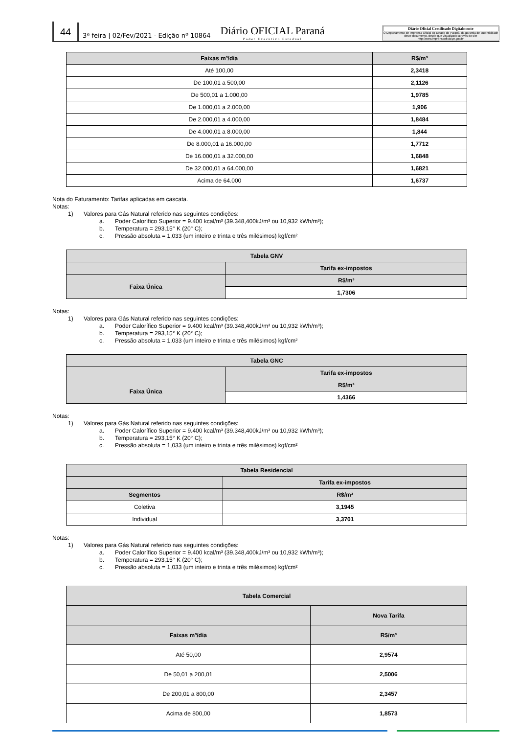44
3ª feira | 02/Fev/2021 - Edição nº 10864
Diário OFICIAL Paraná
Poder Executivo Estadual
Diário Oficial Certificado Digitalmente
O Departamento de Imprensa Oficial do Estado do Paraná, da garantia de autenticidade deste documento, desde que visualizado através do site http://www.imprensaoficial.pr.gov.br
| Faixas m³/dia | R$/m³ |
| --- | --- |
| Até 100,00 | 2,3418 |
| De 100,01 a 500,00 | 2,1126 |
| De 500,01 a 1.000,00 | 1,9785 |
| De 1.000,01 a 2.000,00 | 1,906 |
| De 2.000,01 a 4.000,00 | 1,8484 |
| De 4.000,01 a 8.000,00 | 1,844 |
| De 8.000,01 a 16.000,00 | 1,7712 |
| De 16.000,01 a 32.000,00 | 1,6848 |
| De 32.000,01 a 64.000,00 | 1,6821 |
| Acima de 64.000 | 1,6737 |
Nota do Faturamento: Tarifas aplicadas em cascata.
Notas:
1) Valores para Gás Natural referido nas seguintes condições:
a. Poder Calorífico Superior = 9.400 kcal/m³ (39.348,400kJ/m³ ou 10,932 kWh/m³);
b. Temperatura = 293,15° K (20° C);
c. Pressão absoluta = 1,033 (um inteiro e trinta e três milésimos) kgf/cm²
| Tabela GNV | |
| --- | --- |
| | Tarifa ex-impostos |
| Faixa Única | R$/m³ |
| | 1,7306 |
Notas:
1) Valores para Gás Natural referido nas seguintes condições:
a. Poder Calorífico Superior = 9.400 kcal/m³ (39.348,400kJ/m³ ou 10,932 kWh/m³);
b. Temperatura = 293,15° K (20° C);
c. Pressão absoluta = 1,033 (um inteiro e trinta e três milésimos) kgf/cm²
| Tabela GNC | |
| --- | --- |
| | Tarifa ex-impostos |
| Faixa Única | R$/m³ |
| | 1,4366 |
Notas:
1) Valores para Gás Natural referido nas seguintes condições:
a. Poder Calorífico Superior = 9.400 kcal/m³ (39.348,400kJ/m³ ou 10,932 kWh/m³);
b. Temperatura = 293,15° K (20° C);
c. Pressão absoluta = 1,033 (um inteiro e trinta e três milésimos) kgf/cm²
| Tabela Residencial | |
| --- | --- |
| | Tarifa ex-impostos |
| Segmentos | R$/m³ |
| Coletiva | 3,1945 |
| Individual | 3,3701 |
Notas:
1) Valores para Gás Natural referido nas seguintes condições:
a. Poder Calorífico Superior = 9.400 kcal/m³ (39.348,400kJ/m³ ou 10,932 kWh/m³);
b. Temperatura = 293,15° K (20° C);
c. Pressão absoluta = 1,033 (um inteiro e trinta e três milésimos) kgf/cm²
| Tabela Comercial | |
| --- | --- |
| | Nova Tarifa |
| Faixas m³/dia | R$/m³ |
| Até 50,00 | 2,9574 |
| De 50,01 a 200,01 | 2,5006 |
| De 200,01 a 800,00 | 2,3457 |
| Acima de 800,00 | 1,8573 |